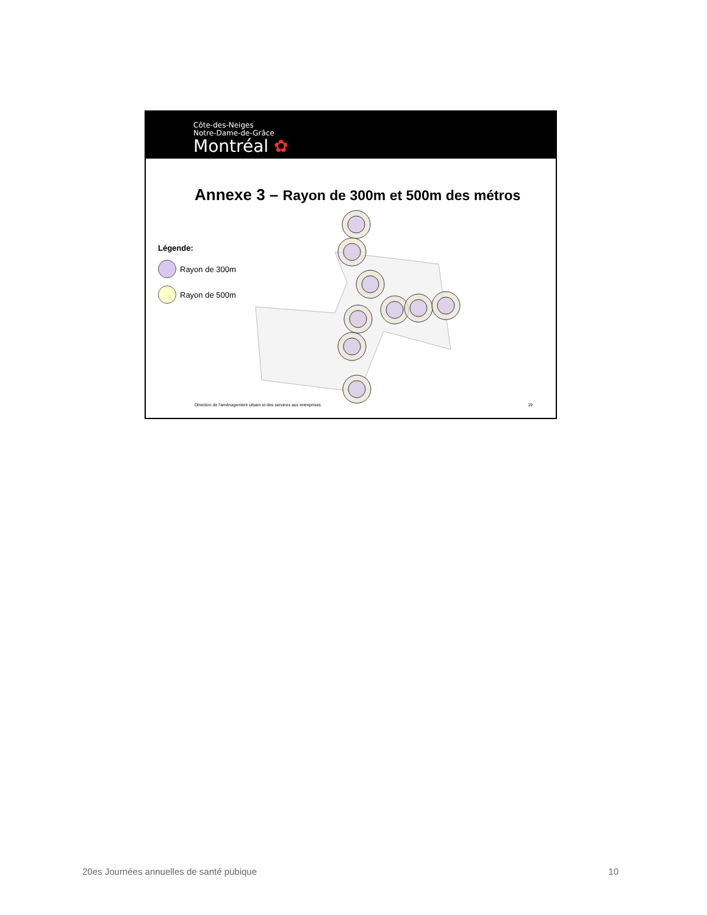Côte-des-Neiges
Notre-Dame-de-Grâce
Montréal ✿
Annexe 3 – Rayon de 300m et 500m des métros
Légende:
Rayon de 300m
Rayon de 500m
Direction de l'aménagement urbain et des services aux entreprises 19
20es Journées annuelles de santé pubique 10